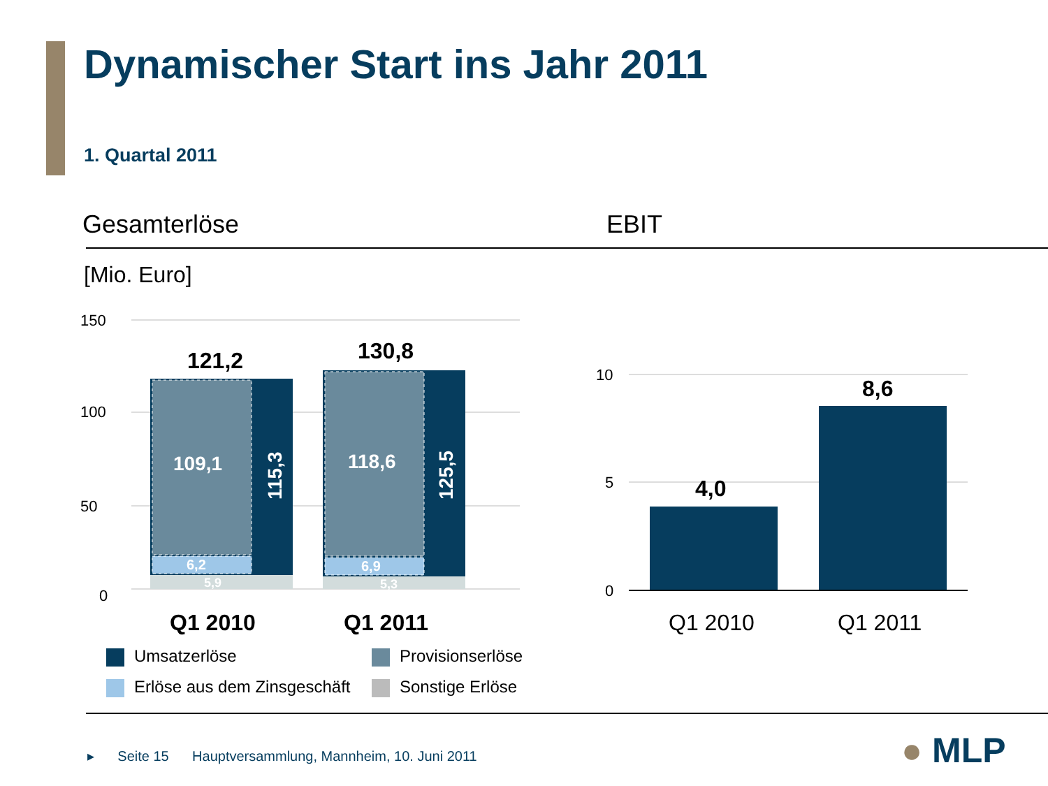Dynamischer Start ins Jahr 2011
1. Quartal 2011
Gesamterlöse EBIT
[Mio. Euro]
150
100
50
0
10
5
0
121,2
130,8
109,1
118,6
115,3
125,5
6,2
6,9
5,9
5,3
4,0
8,6
Q1 2010
Q1 2011
Q1 2010
Q1 2011
Umsatzerlöse Provisionserlöse
Erlöse aus dem Zinsgeschäft Sonstige Erlöse
▸ Seite 15 Hauptversammlung, Mannheim, 10. Juni 2011
● MLP